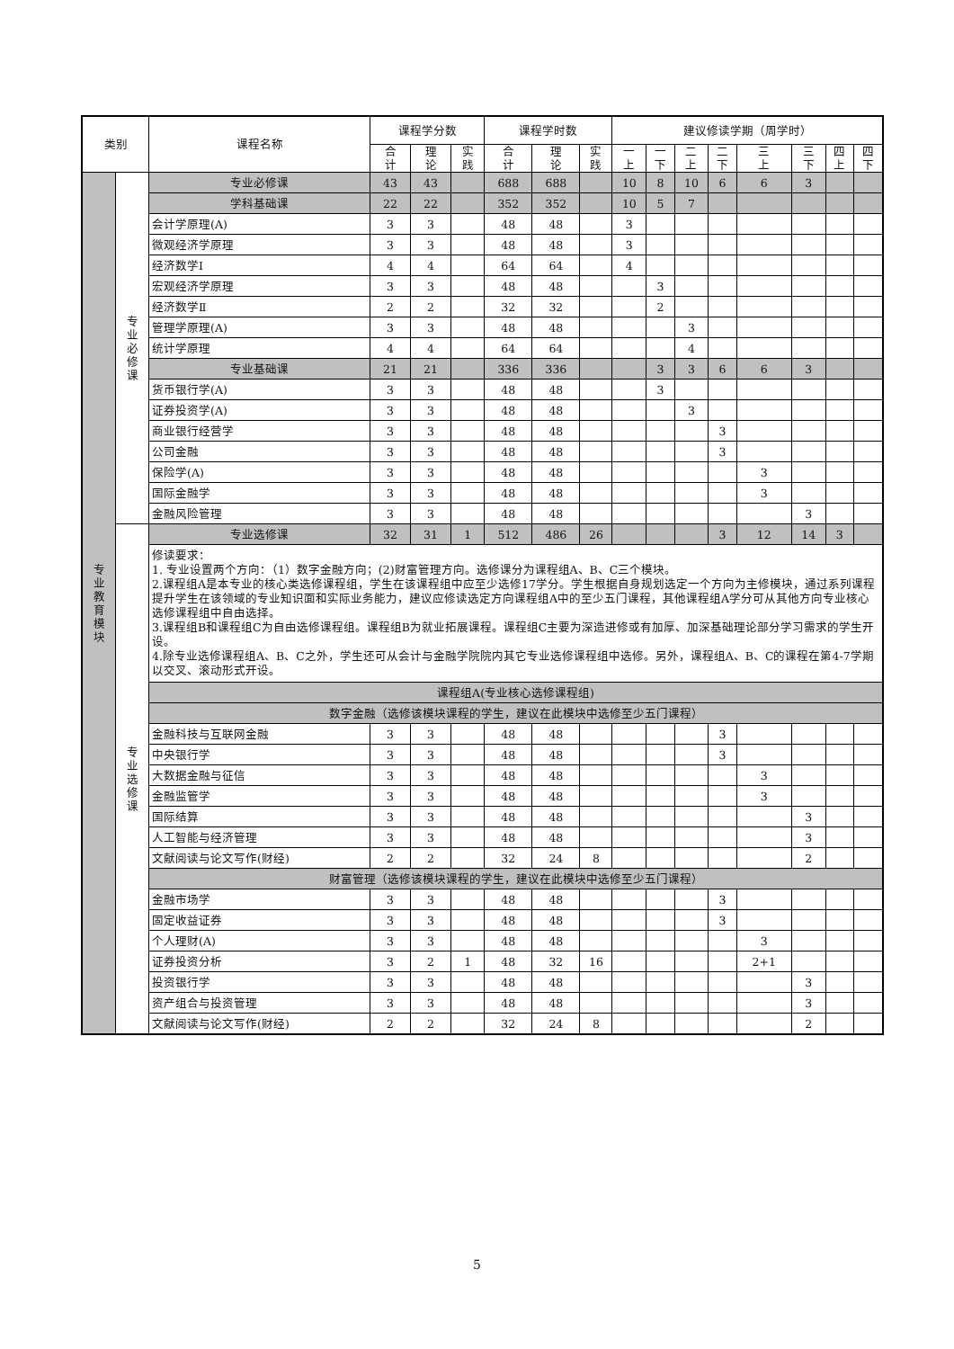| 类别 | | 课程名称 | 课程学分数 | | | 课程学时数 | | | 建议修读学期（周学时） | | | | | | | |
| --- | --- | --- | --- | --- | --- | --- | --- | --- | --- | --- | --- | --- | --- | --- | --- | --- |
| | | | 合 计 | 理 论 | 实 践 | 合 计 | 理 论 | 实 践 | 一 上 | 一 下 | 二 上 | 二 下 | 三 上 | 三 下 | 四 上 | 四 下 |
| 专 业 教 育 模 块 | 专 业 必 修 课 | 专业必修课 | 43 | 43 | | 688 | 688 | | 10 | 8 | 10 | 6 | 6 | 3 | | |
| | | 学科基础课 | 22 | 22 | | 352 | 352 | | 10 | 5 | 7 | | | | | |
| | | 会计学原理(A) | 3 | 3 | | 48 | 48 | | 3 | | | | | | | |
| | | 微观经济学原理 | 3 | 3 | | 48 | 48 | | 3 | | | | | | | |
| | | 经济数学Ⅰ | 4 | 4 | | 64 | 64 | | 4 | | | | | | | |
| | | 宏观经济学原理 | 3 | 3 | | 48 | 48 | | | 3 | | | | | | |
| | | 经济数学Ⅱ | 2 | 2 | | 32 | 32 | | | 2 | | | | | | |
| | | 管理学原理(A) | 3 | 3 | | 48 | 48 | | | | 3 | | | | | |
| | | 统计学原理 | 4 | 4 | | 64 | 64 | | | | 4 | | | | | |
| | | 专业基础课 | 21 | 21 | | 336 | 336 | | | 3 | 3 | 6 | 6 | 3 | | |
| | | 货币银行学(A) | 3 | 3 | | 48 | 48 | | | 3 | | | | | | |
| | | 证券投资学(A) | 3 | 3 | | 48 | 48 | | | | 3 | | | | | |
| | | 商业银行经营学 | 3 | 3 | | 48 | 48 | | | | | 3 | | | | |
| | | 公司金融 | 3 | 3 | | 48 | 48 | | | | | 3 | | | | |
| | | 保险学(A) | 3 | 3 | | 48 | 48 | | | | | | 3 | | | |
| | | 国际金融学 | 3 | 3 | | 48 | 48 | | | | | | 3 | | | |
| | | 金融风险管理 | 3 | 3 | | 48 | 48 | | | | | | | 3 | | |
| | 专 业 选 修 课 | 专业选修课 | 32 | 31 | 1 | 512 | 486 | 26 | | | | 3 | 12 | 14 | 3 | |
| | | 修读要求： 1. 专业设置两个方向：（1）数字金融方向；(2)财富管理方向。选修课分为课程组A、B、C三个模块。 2.课程组A是本专业的核心类选修课程组，学生在该课程组中应至少选修17学分。学生根据自身规划选定一个方向为主修模块，通过系列课程提升学生在该领域的专业知识面和实际业务能力，建议应修读选定方向课程组A中的至少五门课程，其他课程组A学分可从其他方向专业核心选修课程组中自由选择。 3.课程组B和课程组C为自由选修课程组。课程组B为就业拓展课程。课程组C主要为深造进修或有加厚、加深基础理论部分学习需求的学生开设。 4.除专业选修课程组A、B、C之外，学生还可从会计与金融学院院内其它专业选修课程组中选修。另外，课程组A、B、C的课程在第4-7学期以交叉、滚动形式开设。 | | | | | | | | | | | | | | |
| | | 课程组A(专业核心选修课程组) | | | | | | | | | | | | | | |
| | | 数字金融（选修该模块课程的学生，建议在此模块中选修至少五门课程） | | | | | | | | | | | | | | |
| | | 金融科技与互联网金融 | 3 | 3 | | 48 | 48 | | | | | 3 | | | | |
| | | 中央银行学 | 3 | 3 | | 48 | 48 | | | | | 3 | | | | |
| | | 大数据金融与征信 | 3 | 3 | | 48 | 48 | | | | | | 3 | | | |
| | | 金融监管学 | 3 | 3 | | 48 | 48 | | | | | | 3 | | | |
| | | 国际结算 | 3 | 3 | | 48 | 48 | | | | | | | 3 | | |
| | | 人工智能与经济管理 | 3 | 3 | | 48 | 48 | | | | | | | 3 | | |
| | | 文献阅读与论文写作(财经) | 2 | 2 | | 32 | 24 | 8 | | | | | | 2 | | |
| | | 财富管理（选修该模块课程的学生，建议在此模块中选修至少五门课程） | | | | | | | | | | | | | | |
| | | 金融市场学 | 3 | 3 | | 48 | 48 | | | | | 3 | | | | |
| | | 固定收益证券 | 3 | 3 | | 48 | 48 | | | | | 3 | | | | |
| | | 个人理财(A) | 3 | 3 | | 48 | 48 | | | | | | 3 | | | |
| | | 证券投资分析 | 3 | 2 | 1 | 48 | 32 | 16 | | | | | 2+1 | | | |
| | | 投资银行学 | 3 | 3 | | 48 | 48 | | | | | | | 3 | | |
| | | 资产组合与投资管理 | 3 | 3 | | 48 | 48 | | | | | | | 3 | | |
| | | 文献阅读与论文写作(财经) | 2 | 2 | | 32 | 24 | 8 | | | | | | 2 | | |
5